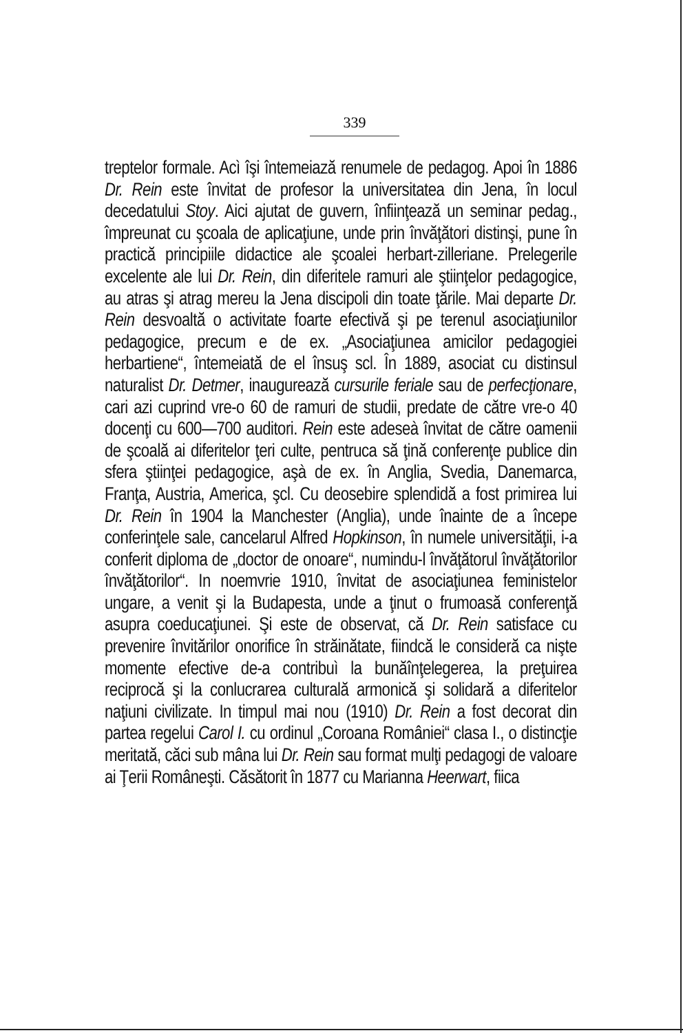339
treptelor formale. Acì îşi întemeiază renumele de pedagog. Apoi în 1886 Dr. Rein este învitat de profesor la universitatea din Jena, în locul decedatului Stoy. Aici ajutat de guvern, înfiinţează un seminar pedag., împreunat cu şcoala de aplicaţiune, unde prin învăţători distinşi, pune în practică principiile didactice ale şcoalei herbart-zilleriane. Prelegerile excelente ale lui Dr. Rein, din diferitele ramuri ale ştiinţelor pedagogice, au atras şi atrag mereu la Jena discipoli din toate ţările. Mai departe Dr. Rein desvoaltă o activitate foarte efectivă şi pe terenul asociaţiunilor pedagogice, precum e de ex. „Asociaţiunea amicilor pedagogiei herbartiene“, întemeiată de el însuş scl. În 1889, asociat cu distinsul naturalist Dr. Detmer, inaugurează cursurile feriale sau de perfecţionare, cari azi cuprind vre-o 60 de ramuri de studii, predate de către vre-o 40 docenţi cu 600—700 auditori. Rein este adeseà învitat de către oamenii de şcoală ai diferitelor ţeri culte, pentruca să ţină conferenţe publice din sfera ştiinţei pedagogice, aşà de ex. în Anglia, Svedia, Danemarca, Franţa, Austria, America, şcl. Cu deosebire splendidă a fost primirea lui Dr. Rein în 1904 la Manchester (Anglia), unde înainte de a începe conferinţele sale, cancelarul Alfred Hopkinson, în numele universităţii, i-a conferit diploma de „doctor de onoare“, numindu-l învăţătorul învăţătorilor învăţătorilor“. In noemvrie 1910, învitat de asociaţiunea feministelor ungare, a venit şi la Budapesta, unde a ţinut o frumoasă conferenţă asupra coeducaţiunei. Şi este de observat, că Dr. Rein satisface cu prevenire învitărilor onorifice în străinătate, fiindcă le consideră ca nişte momente efective de-a contribuì la bunăînţelegerea, la preţuirea reciprocă şi la conlucrarea culturală armonică şi solidară a diferitelor naţiuni civilizate. In timpul mai nou (1910) Dr. Rein a fost decorat din partea regelui Carol I. cu ordinul „Coroana României“ clasa I., o distincţie meritată, căci sub mâna lui Dr. Rein sau format mulţi pedagogi de valoare ai Ţerii Româneşti. Căsătorit în 1877 cu Marianna Heerwart, fiica